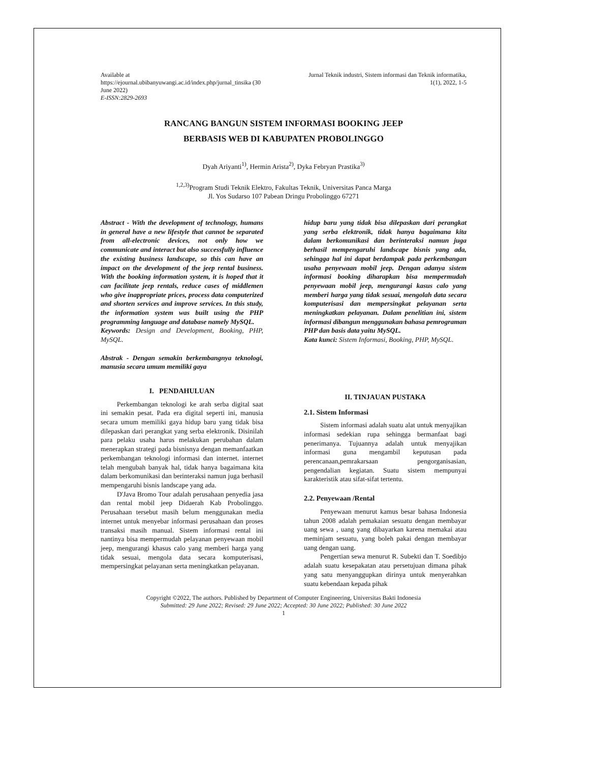Available at
https://ejournal.ubibanyuwangi.ac.id/index.php/jurnal_tinsika (30
June 2022)
E-ISSN:2829-2693
Jurnal Teknik industri, Sistem informasi dan Teknik informatika,
1(1), 2022, 1-5
RANCANG BANGUN SISTEM INFORMASI BOOKING JEEP
BERBASIS WEB DI KABUPATEN PROBOLINGGO
Dyah Ariyanti<sup>1)</sup>, Hermin Arista<sup>2)</sup>, Dyka Febryan Prastika<sup>3)</sup>
<sup>1,2,3)</sup>Program Studi Teknik Elektro, Fakultas Teknik, Universitas Panca Marga
Jl. Yos Sudarso 107 Pabean Dringu Probolinggo 67271
Abstract - With the development of technology, humans in general have a new lifestyle that cannot be separated from all-electronic devices, not only how we communicate and interact but also successfully influence the existing business landscape, so this can have an impact on the development of the jeep rental business. With the booking information system, it is hoped that it can facilitate jeep rentals, reduce cases of middlemen who give inappropriate prices, process data computerized and shorten services and improve services. In this study, the information system was built using the PHP programming language and database namely MySQL.
Keywords: Design and Development, Booking, PHP, MySQL.
Abstrak - Dengan semakin berkembangnya teknologi, manusia secara umum memiliki gaya
I. PENDAHULUAN
Perkembangan teknologi ke arah serba digital saat ini semakin pesat. Pada era digital seperti ini, manusia secara umum memiliki gaya hidup baru yang tidak bisa dilepaskan dari perangkat yang serba elektronik. Disinilah para pelaku usaha harus melakukan perubahan dalam menerapkan strategi pada bisnisnya dengan memanfaatkan perkembangan teknologi informasi dan internet. internet telah mengubah banyak hal, tidak hanya bagaimana kita dalam berkomunikasi dan berinteraksi namun juga berhasil mempengaruhi bisnis landscape yang ada.
D'Java Bromo Tour adalah perusahaan penyedia jasa dan rental mobil jeep Didaerah Kab Probolinggo. Perusahaan tersebut masih belum menggunakan media internet untuk menyebar informasi perusahaan dan proses transaksi masih manual. Sistem informasi rental ini nantinya bisa mempermudah pelayanan penyewaan mobil jeep, mengurangi khasus calo yang memberi harga yang tidak sesuai, mengola data secara komputerisasi, mempersingkat pelayanan serta meningkatkan pelayanan.
hidup baru yang tidak bisa dilepaskan dari perangkat yang serba elektronik, tidak hanya bagaimana kita dalam berkomunikasi dan berinteraksi namun juga berhasil mempengaruhi landscape bisnis yang ada, sehingga hal ini dapat berdampak pada perkembangan usaha penyewaan mobil jeep. Dengan adanya sistem informasi booking diharapkan bisa mempermudah penyewaan mobil jeep, mengurangi kasus calo yang memberi harga yang tidak sesuai, mengolah data secara komputerisasi dan mempersingkat pelayanan serta meningkatkan pelayanan. Dalam penelitian ini, sistem informasi dibangun menggunakan bahasa pemrograman PHP dan basis data yaitu MySQL.
Kata kunci: Sistem Informasi, Booking, PHP, MySQL.
II. TINJAUAN PUSTAKA
2.1. Sistem Informasi
Sistem informasi adalah suatu alat untuk menyajikan informasi sedekian rupa sehingga bermanfaat bagi penerimanya. Tujuannya adalah untuk menyajikan informasi guna mengambil keputusan pada perencanaan,pemrakarsaan pengorganisasian, pengendalian kegiatan. Suatu sistem mempunyai karakteristik atau sifat-sifat tertentu.
2.2. Penyewaan /Rental
Penyewaan menurut kamus besar bahasa Indonesia tahun 2008 adalah pemakaian sesuatu dengan membayar uang sewa , uang yang dibayarkan karena memakai atau meminjam sesuatu, yang boleh pakai dengan membayar uang dengan uang.
Pengertian sewa menurut R. Subekti dan T. Soedibjo adalah suatu kesepakatan atau persetujuan dimana pihak yang satu menyanggupkan dirinya untuk menyerahkan suatu kebendaan kepada pihak
Copyright ©2022, The authors. Published by Department of Computer Engineering, Universitas Bakti Indonesia
Submitted: 29 June 2022; Revised: 29 June 2022; Accepted: 30 June 2022; Published: 30 June 2022
1